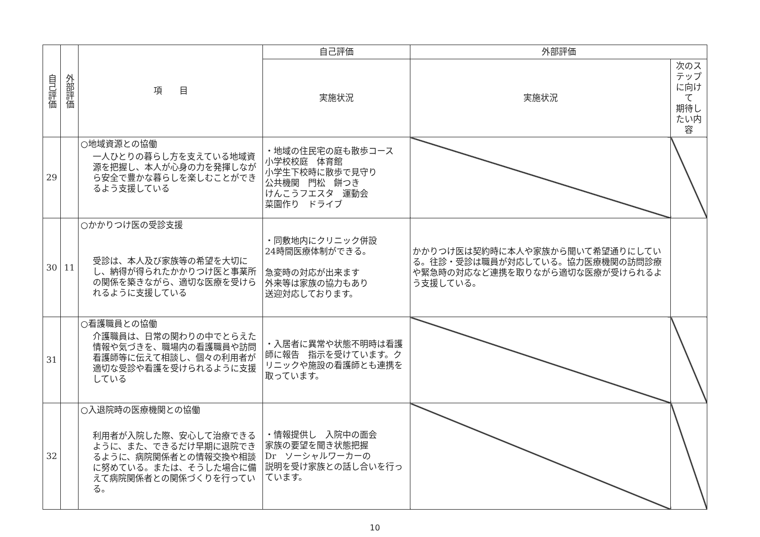| 自己評価 | 外部評価 | 項 目 | 自己評価 | 外部評価 | |
| --- | --- | --- | --- | --- | --- |
| | | | 実施状況 | 実施状況 | 次のステップに向けて 期待したい内容 |
| 29 | | ○地域資源との協働 一人ひとりの暮らし方を支えている地域資源を把握し、本人が心身の力を発揮しながら安全で豊かな暮らしを楽しむことができるよう支援している | ・地域の住民宅の庭も散歩コース 小学校校庭 体育館 小学生下校時に散歩で見守り 公共機関 門松 餅つき けんこうフエスタ 運動会 菜園作り ドライブ | | |
| 30 | 11 | ○かかりつけ医の受診支援 受診は、本人及び家族等の希望を大切にし、納得が得られたかかりつけ医と事業所の関係を築きながら、適切な医療を受けられるように支援している | ・同敷地内にクリニック併設 24時間医療体制ができる。 急変時の対応が出来ます 外来等は家族の協力もあり 送迎対応しております。 | かかりつけ医は契約時に本人や家族から聞いて希望通りにしている。往診・受診は職員が対応している。協力医療機関の訪問診療や緊急時の対応など連携を取りながら適切な医療が受けられるよう支援している。 | |
| 31 | | ○看護職員との協働 介護職員は、日常の関わりの中でとらえた情報や気づきを、職場内の看護職員や訪問看護師等に伝えて相談し、個々の利用者が適切な受診や看護を受けられるように支援している | ・入居者に異常や状態不明時は看護師に報告 指示を受けています。クリニックや施設の看護師とも連携を取っています。 | | |
| 32 | | ○入退院時の医療機関との協働 利用者が入院した際、安心して治療できるように、また、できるだけ早期に退院できるように、病院関係者との情報交換や相談に努めている。または、そうした場合に備えて病院関係者との関係づくりを行っている。 | ・情報提供し 入院中の面会 家族の要望を聞き状態把握 Dr ソーシャルワーカーの 説明を受け家族との話し合いを行っています。 | | |
10